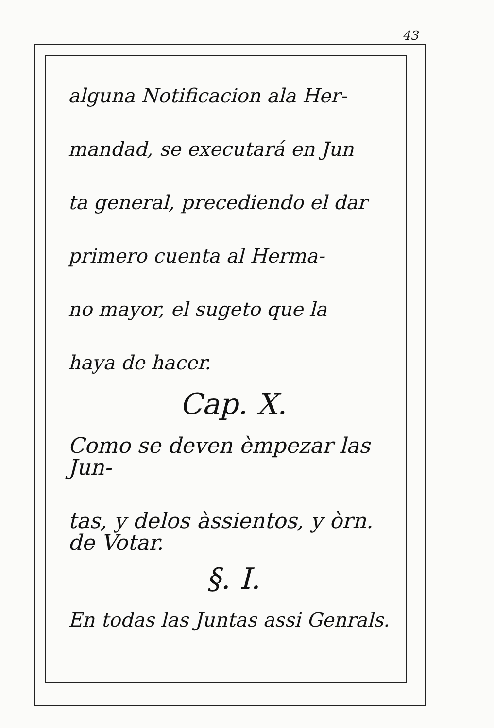43
alguna Notificacion ala Her-
mandad, se executará en Jun
ta general, precediendo el dar
primero cuenta al Herma-
no mayor, el sugeto que la
haya de hacer.
Cap. X.
Como se deven èmpezar las Jun-
tas, y delos àssientos, y òrn. de Votar.
§. I.
En todas las Juntas assi Genrals.